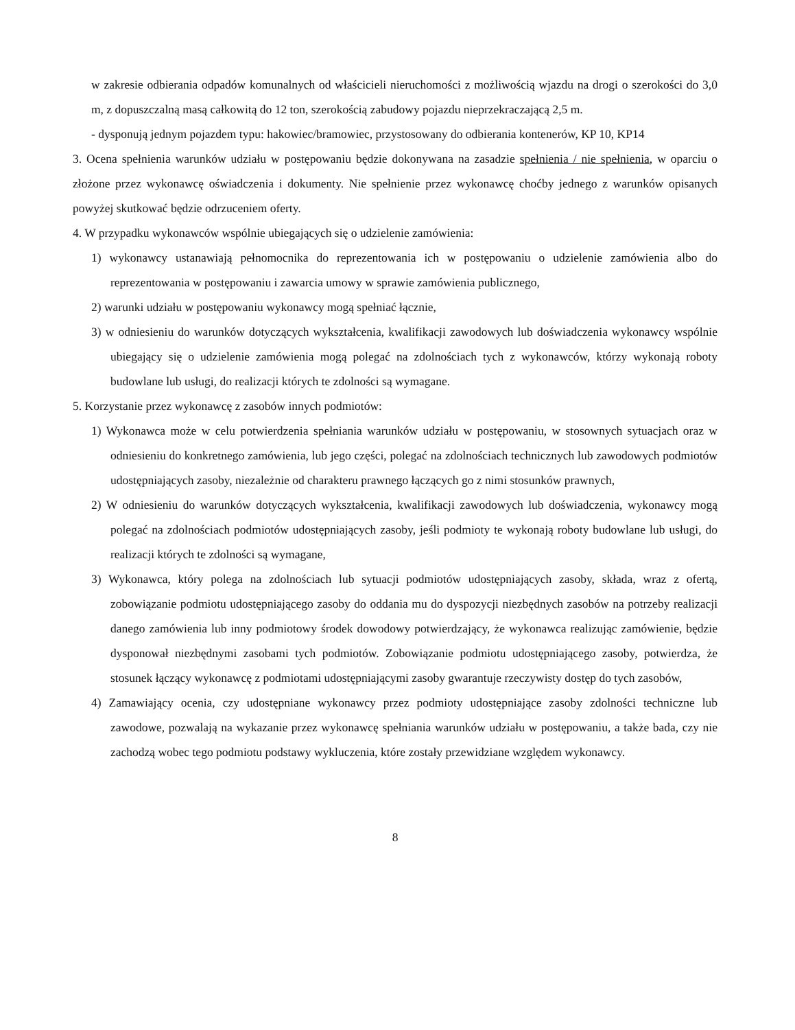w zakresie odbierania odpadów komunalnych od właścicieli nieruchomości z możliwością wjazdu na drogi o szerokości do 3,0 m, z dopuszczalną masą całkowitą do 12 ton, szerokością zabudowy pojazdu nieprzekraczającą 2,5 m.
- dysponują jednym pojazdem typu: hakowiec/bramowiec, przystosowany do odbierania kontenerów, KP 10, KP14
3. Ocena spełnienia warunków udziału w postępowaniu będzie dokonywana na zasadzie spełnienia / nie spełnienia, w oparciu o złożone przez wykonawcę oświadczenia i dokumenty. Nie spełnienie przez wykonawcę choćby jednego z warunków opisanych powyżej skutkować będzie odrzuceniem oferty.
4. W przypadku wykonawców wspólnie ubiegających się o udzielenie zamówienia:
1) wykonawcy ustanawiają pełnomocnika do reprezentowania ich w postępowaniu o udzielenie zamówienia albo do reprezentowania w postępowaniu i zawarcia umowy w sprawie zamówienia publicznego,
2) warunki udziału w postępowaniu wykonawcy mogą spełniać łącznie,
3) w odniesieniu do warunków dotyczących wykształcenia, kwalifikacji zawodowych lub doświadczenia wykonawcy wspólnie ubiegający się o udzielenie zamówienia mogą polegać na zdolnościach tych z wykonawców, którzy wykonają roboty budowlane lub usługi, do realizacji których te zdolności są wymagane.
5. Korzystanie przez wykonawcę z zasobów innych podmiotów:
1) Wykonawca może w celu potwierdzenia spełniania warunków udziału w postępowaniu, w stosownych sytuacjach oraz w odniesieniu do konkretnego zamówienia, lub jego części, polegać na zdolnościach technicznych lub zawodowych podmiotów udostępniających zasoby, niezależnie od charakteru prawnego łączących go z nimi stosunków prawnych,
2) W odniesieniu do warunków dotyczących wykształcenia, kwalifikacji zawodowych lub doświadczenia, wykonawcy mogą polegać na zdolnościach podmiotów udostępniających zasoby, jeśli podmioty te wykonają roboty budowlane lub usługi, do realizacji których te zdolności są wymagane,
3) Wykonawca, który polega na zdolnościach lub sytuacji podmiotów udostępniających zasoby, składa, wraz z ofertą, zobowiązanie podmiotu udostępniającego zasoby do oddania mu do dyspozycji niezbędnych zasobów na potrzeby realizacji danego zamówienia lub inny podmiotowy środek dowodowy potwierdzający, że wykonawca realizując zamówienie, będzie dysponował niezbędnymi zasobami tych podmiotów. Zobowiązanie podmiotu udostępniającego zasoby, potwierdza, że stosunek łączący wykonawcę z podmiotami udostępniającymi zasoby gwarantuje rzeczywisty dostęp do tych zasobów,
4) Zamawiający ocenia, czy udostępniane wykonawcy przez podmioty udostępniające zasoby zdolności techniczne lub zawodowe, pozwalają na wykazanie przez wykonawcę spełniania warunków udziału w postępowaniu, a także bada, czy nie zachodzą wobec tego podmiotu podstawy wykluczenia, które zostały przewidziane względem wykonawcy.
8